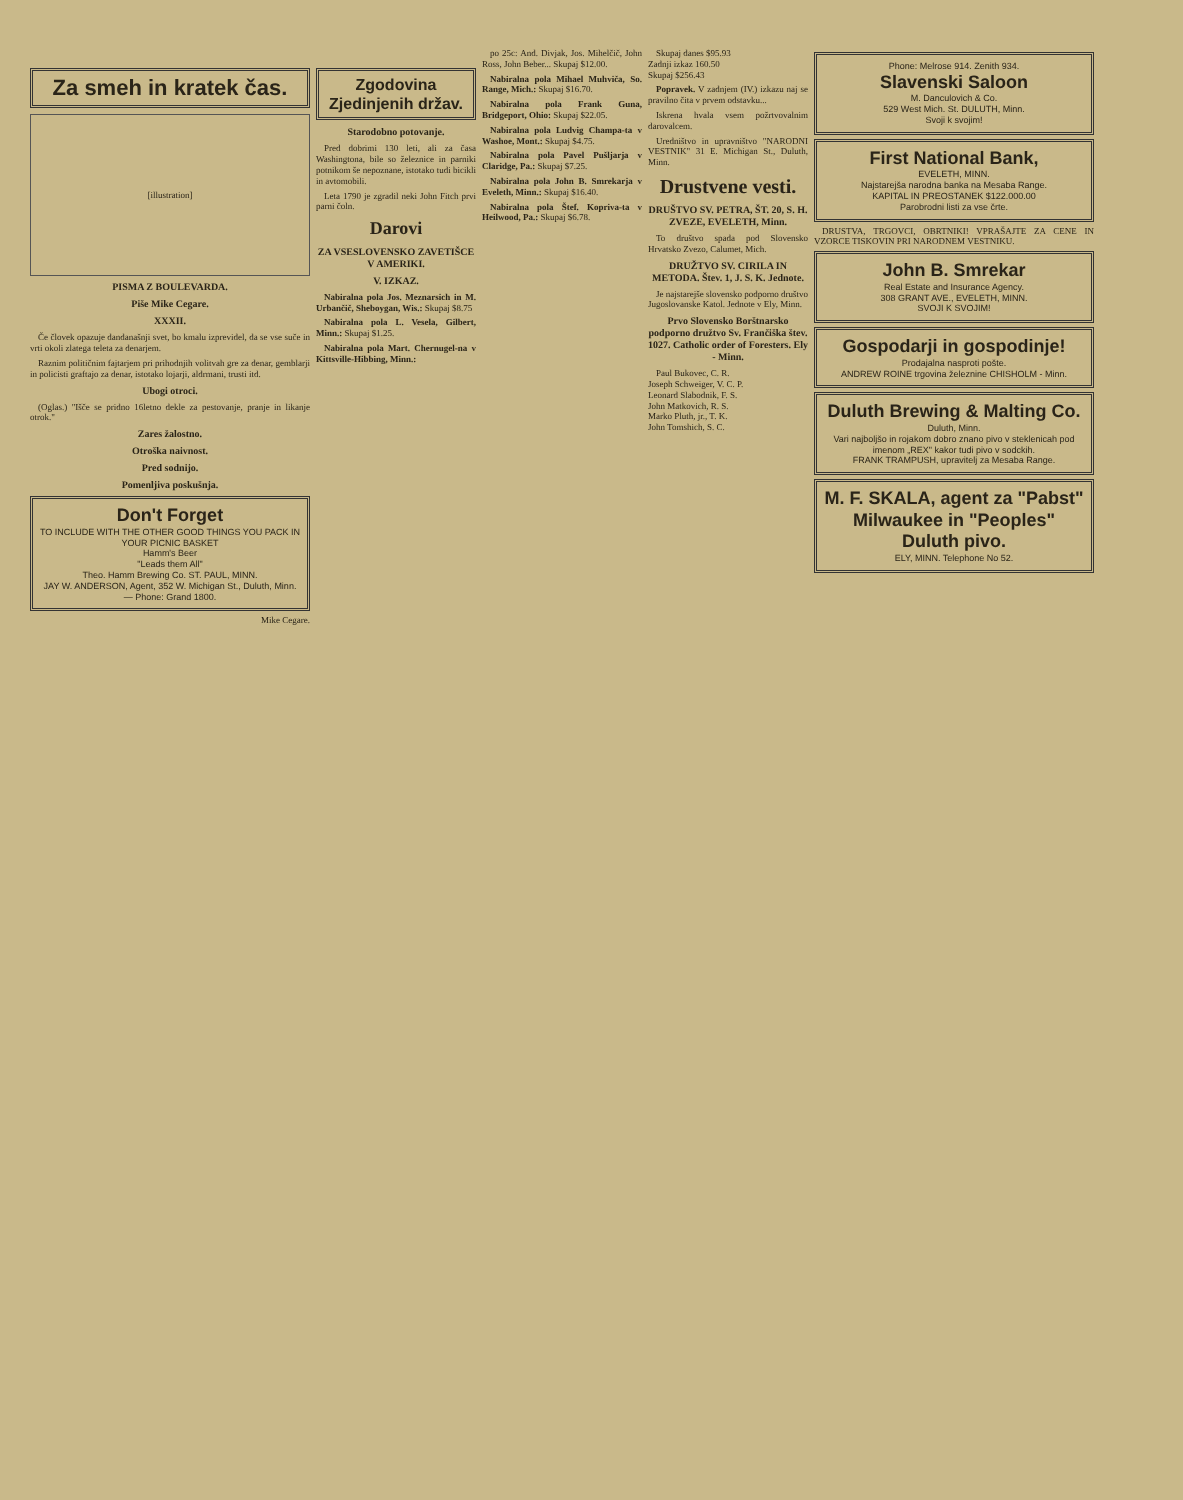Za smeh in kratek čas.
[illustration]
PISMA Z BOULEVARDA.
Piše Mike Cegare.
XXXII.
Če človek opazuje dandanašnji svet, bo kmalu izprevidel, da se vse suče in vrti okoli zlatega teleta za denarjem.
Raznim političnim fajtarjem pri prihodnjih volitvah gre za denar, gemblarji in policisti graftajo za denar, istotako lojarji, aldrmani, trusti itd.
Ubogi otroci.
(Oglas.) "Išče se pridno 16letno dekle za pestovanje, pranje in likanje otrok."
Zares žalostno.
Otroška naivnost.
Pred sodnijo.
Pomenljiva poskušnja.
Don't Forget
TO INCLUDE WITH THE OTHER GOOD THINGS YOU PACK IN YOUR PICNIC BASKET
Hamm's Beer
"Leads them All"
Theo. Hamm Brewing Co. ST. PAUL, MINN.
JAY W. ANDERSON, Agent, 352 W. Michigan St., Duluth, Minn. — Phone: Grand 1800.
Mike Cegare.
Zgodovina Zjedinjenih držav.
Starodobno potovanje.
Pred dobrimi 130 leti, ali za časa Washingtona, bile so železnice in parniki potnikom še nepoznane, istotako tudi bicikli in avtomobili.
Leta 1790 je zgradil neki John Fitch prvi parni čoln.
Darovi
ZA VSESLOVENSKO ZAVETIŠCE V AMERIKI.
V. IZKAZ.
Nabiralna pola Jos. Meznarsich in M. Urbančič, Sheboygan, Wis.: Skupaj $8.75
Nabiralna pola L. Vesela, Gilbert, Minn.: Skupaj $1.25.
Nabiralna pola Mart. Chernugel-na v Kittsville-Hibbing, Minn.:
po 25c: And. Divjak, Jos. Mihelčič, John Ross, John Beber... Skupaj $12.00.
Nabiralna pola Mihael Muhviča, So. Range, Mich.: Skupaj $16.70.
Nabiralna pola Frank Guna, Bridgeport, Ohio: Skupaj $22.05.
Nabiralna pola Ludvig Champa-ta v Washoe, Mont.: Skupaj $4.75.
Nabiralna pola Pavel Pušljarja v Claridge, Pa.: Skupaj $7.25.
Nabiralna pola John B. Smrekarja v Eveleth, Minn.: Skupaj $16.40.
Nabiralna pola Štef. Kopriva-ta v Heilwood, Pa.: Skupaj $6.78.
Skupaj danes $95.93
Zadnji izkaz 160.50
Skupaj $256.43
Popravek. V zadnjem (IV.) izkazu naj se pravilno čita v prvem odstavku...
Iskrena hvala vsem požrtvovalnim darovalcem.
Uredništvo in upravništvo "NARODNI VESTNIK" 31 E. Michigan St., Duluth, Minn.
Drustvene vesti.
DRUŠTVO SV. PETRA, ŠT. 20, S. H. ZVEZE, EVELETH, Minn.
To društvo spada pod Slovensko Hrvatsko Zvezo, Calumet, Mich.
DRUŽTVO SV. CIRILA IN METODA. Štev. 1, J. S. K. Jednote.
Je najstarejše slovensko podporno društvo Jugoslovanske Katol. Jednote v Ely, Minn.
Prvo Slovensko Borštnarsko podporno družtvo Sv. Frančiška štev. 1027. Catholic order of Foresters. Ely - Minn.
Paul Bukovec, C. R.
Joseph Schweiger, V. C. P.
Leonard Slabodnik, F. S.
John Matkovich, R. S.
Marko Pluth, jr., T. K.
John Tomshich, S. C.
Phone: Melrose 914. Zenith 934.
Slavenski Saloon
M. Danculovich & Co.
529 West Mich. St. DULUTH, Minn.
Svoji k svojim!
First National Bank,
EVELETH, MINN.
Najstarejša narodna banka na Mesaba Range.
KAPITAL IN PREOSTANEK $122.000.00
Parobrodni listi za vse črte.
DRUSTVA, TRGOVCI, OBRTNIKI! VPRAŠAJTE ZA CENE IN VZORCE TISKOVIN PRI NARODNEM VESTNIKU.
John B. Smrekar
Real Estate and Insurance Agency.
308 GRANT AVE., EVELETH, MINN.
SVOJI K SVOJIM!
Gospodarji in gospodinje!
Prodajalna nasproti pošte.
ANDREW ROINE trgovina železnine CHISHOLM - Minn.
Duluth Brewing & Malting Co.
Duluth, Minn.
Vari najboljšo in rojakom dobro znano pivo v steklenicah pod imenom „REX" kakor tudi pivo v sodckih.
FRANK TRAMPUSH, upravitelj za Mesaba Range.
M. F. SKALA, agent za "Pabst" Milwaukee in "Peoples" Duluth pivo.
ELY, MINN. Telephone No 52.